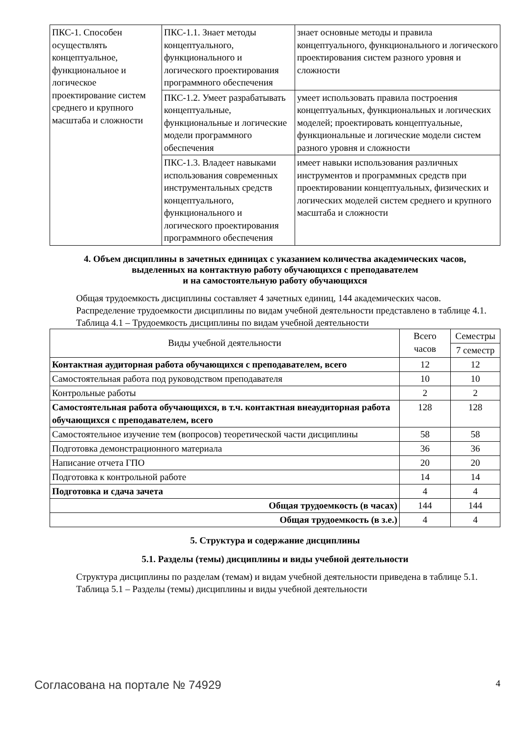| ПКС-1. Способен осуществлять концептуальное, функциональное и логическое проектирование систем среднего и крупного масштаба и сложности | ПКС-1.1. Знает методы концептуального, функционального и логического проектирования программного обеспечения | знает основные методы и правила концептуального, функционального и логического проектирования систем разного уровня и сложности |
| | ПКС-1.2. Умеет разрабатывать концептуальные, функциональные и логические модели программного обеспечения | умеет использовать правила построения концептуальных, функциональных и логических моделей; проектировать концептуальные, функциональные и логические модели систем разного уровня и сложности |
| | ПКС-1.3. Владеет навыками использования современных инструментальных средств концептуального, функционального и логического проектирования программного обеспечения | имеет навыки использования различных инструментов и программных средств при проектировании концептуальных, физических и логических моделей систем среднего и крупного масштаба и сложности |
4. Объем дисциплины в зачетных единицах с указанием количества академических часов,
выделенных на контактную работу обучающихся с преподавателем
и на самостоятельную работу обучающихся
Общая трудоемкость дисциплины составляет 4 зачетных единиц, 144 академических часов.
Распределение трудоемкости дисциплины по видам учебной деятельности представлено в таблице 4.1.
Таблица 4.1 – Трудоемкость дисциплины по видам учебной деятельности
| Виды учебной деятельности | Всего часов | Семестры |
| --- | --- | --- |
| | | 7 семестр |
| Контактная аудиторная работа обучающихся с преподавателем, всего | 12 | 12 |
| Самостоятельная работа под руководством преподавателя | 10 | 10 |
| Контрольные работы | 2 | 2 |
| Самостоятельная работа обучающихся, в т.ч. контактная внеаудиторная работа обучающихся с преподавателем, всего | 128 | 128 |
| Самостоятельное изучение тем (вопросов) теоретической части дисциплины | 58 | 58 |
| Подготовка демонстрационного материала | 36 | 36 |
| Написание отчета ГПО | 20 | 20 |
| Подготовка к контрольной работе | 14 | 14 |
| Подготовка и сдача зачета | 4 | 4 |
| Общая трудоемкость (в часах) | 144 | 144 |
| Общая трудоемкость (в з.е.) | 4 | 4 |
5. Структура и содержание дисциплины
5.1. Разделы (темы) дисциплины и виды учебной деятельности
Структура дисциплины по разделам (темам) и видам учебной деятельности приведена в таблице 5.1.
Таблица 5.1 – Разделы (темы) дисциплины и виды учебной деятельности
Согласована на портале № 74929 4